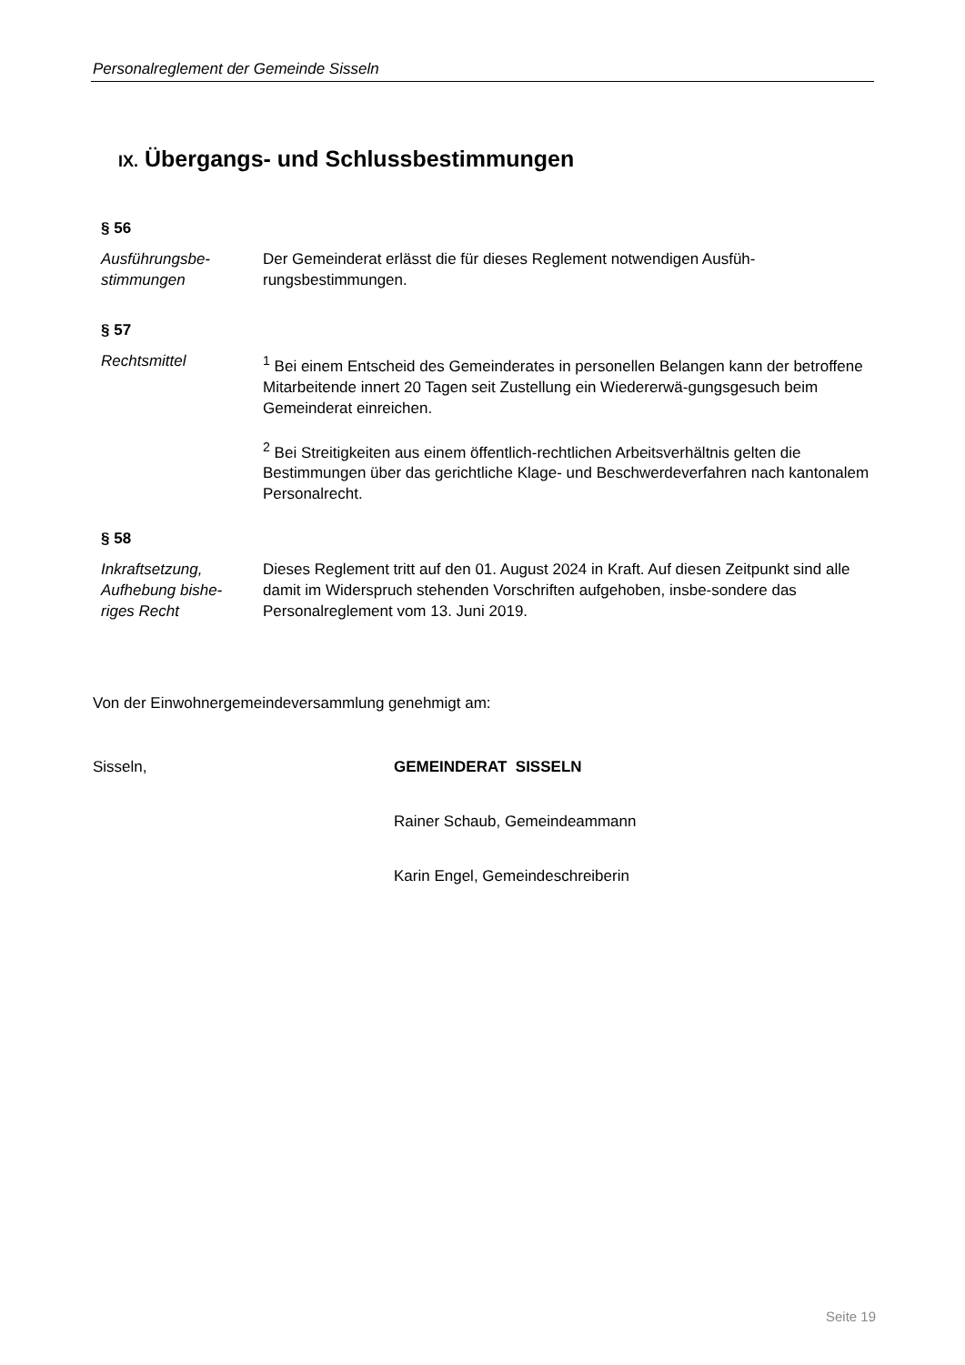Personalreglement der Gemeinde Sisseln
IX. Übergangs- und Schlussbestimmungen
§ 56
Ausführungsbe-
stimmungen
Der Gemeinderat erlässt die für dieses Reglement notwendigen Ausfüh-
rungsbestimmungen.
§ 57
Rechtsmittel <sup>1</sup> Bei einem Entscheid des Gemeinderates in personellen Belangen kann der betroffene Mitarbeitende innert 20 Tagen seit Zustellung ein Wiedererwä-gungsgesuch beim Gemeinderat einreichen.
<sup>2</sup> Bei Streitigkeiten aus einem öffentlich-rechtlichen Arbeitsverhältnis gelten die Bestimmungen über das gerichtliche Klage- und Beschwerdeverfahren nach kantonalem Personalrecht.
§ 58
Inkraftsetzung, Aufhebung bishe-
riges Recht
Dieses Reglement tritt auf den 01. August 2024 in Kraft. Auf diesen Zeitpunkt sind alle damit im Widerspruch stehenden Vorschriften aufgehoben, insbe-sondere das Personalreglement vom 13. Juni 2019.
Von der Einwohnergemeindeversammlung genehmigt am:
Sisseln, GEMEINDERAT SISSELN
Rainer Schaub, Gemeindeammann
Karin Engel, Gemeindeschreiberin
Seite 19